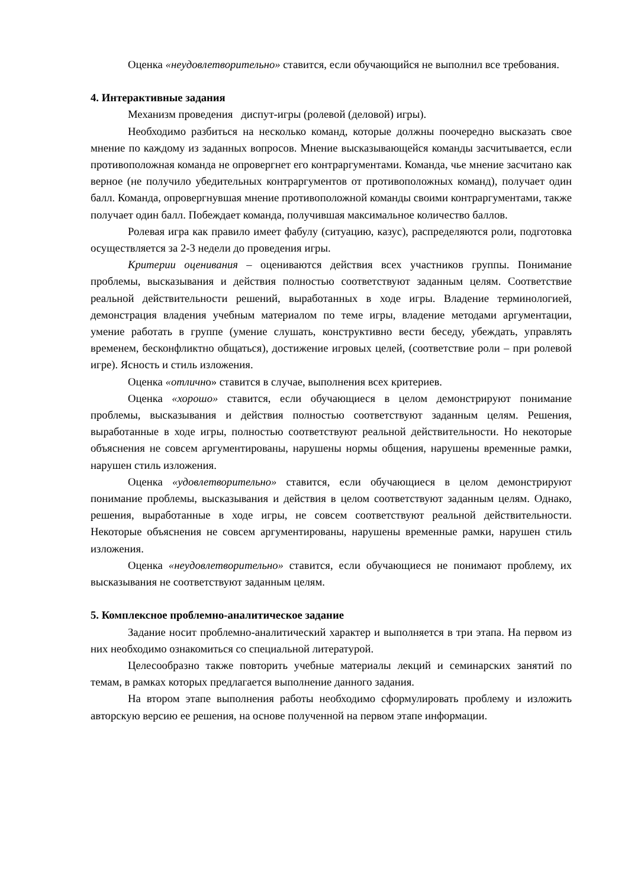Оценка «неудовлетворительно» ставится, если обучающийся не выполнил все требования.
4. Интерактивные задания
Механизм проведения диспут-игры (ролевой (деловой) игры).
Необходимо разбиться на несколько команд, которые должны поочередно высказать свое мнение по каждому из заданных вопросов. Мнение высказывающейся команды засчитывается, если противоположная команда не опровергнет его контраргументами. Команда, чье мнение засчитано как верное (не получило убедительных контраргументов от противоположных команд), получает один балл. Команда, опровергнувшая мнение противоположной команды своими контраргументами, также получает один балл. Побеждает команда, получившая максимальное количество баллов.
Ролевая игра как правило имеет фабулу (ситуацию, казус), распределяются роли, подготовка осуществляется за 2-3 недели до проведения игры.
Критерии оценивания – оцениваются действия всех участников группы. Понимание проблемы, высказывания и действия полностью соответствуют заданным целям. Соответствие реальной действительности решений, выработанных в ходе игры. Владение терминологией, демонстрация владения учебным материалом по теме игры, владение методами аргументации, умение работать в группе (умение слушать, конструктивно вести беседу, убеждать, управлять временем, бесконфликтно общаться), достижение игровых целей, (соответствие роли – при ролевой игре). Ясность и стиль изложения.
Оценка «отлично» ставится в случае, выполнения всех критериев.
Оценка «хорошо» ставится, если обучающиеся в целом демонстрируют понимание проблемы, высказывания и действия полностью соответствуют заданным целям. Решения, выработанные в ходе игры, полностью соответствуют реальной действительности. Но некоторые объяснения не совсем аргументированы, нарушены нормы общения, нарушены временные рамки, нарушен стиль изложения.
Оценка «удовлетворительно» ставится, если обучающиеся в целом демонстрируют понимание проблемы, высказывания и действия в целом соответствуют заданным целям. Однако, решения, выработанные в ходе игры, не совсем соответствуют реальной действительности. Некоторые объяснения не совсем аргументированы, нарушены временные рамки, нарушен стиль изложения.
Оценка «неудовлетворительно» ставится, если обучающиеся не понимают проблему, их высказывания не соответствуют заданным целям.
5. Комплексное проблемно-аналитическое задание
Задание носит проблемно-аналитический характер и выполняется в три этапа. На первом из них необходимо ознакомиться со специальной литературой.
Целесообразно также повторить учебные материалы лекций и семинарских занятий по темам, в рамках которых предлагается выполнение данного задания.
На втором этапе выполнения работы необходимо сформулировать проблему и изложить авторскую версию ее решения, на основе полученной на первом этапе информации.